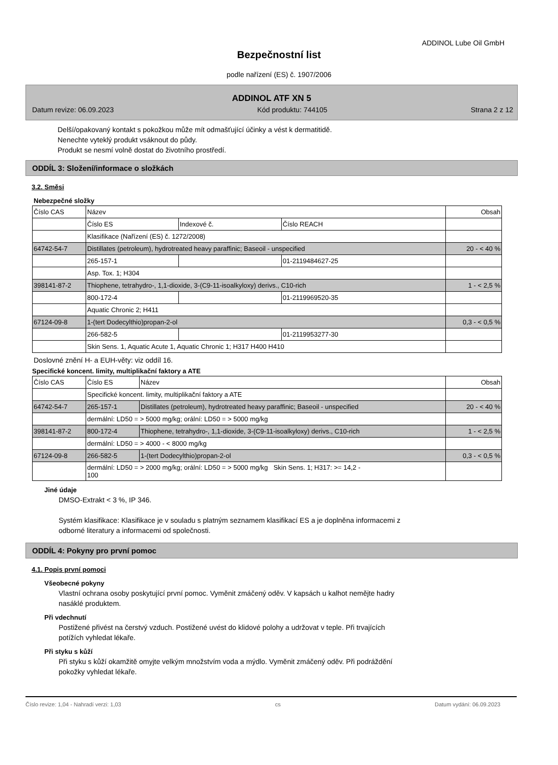ADDINOL Lube Oil GmbH
Bezpečnostní list
podle nařízení (ES) č. 1907/2006
ADDINOL ATF XN 5
Datum revize: 06.09.2023 Kód produktu: 744105 Strana 2 z 12
Delší/opakovaný kontakt s pokožkou může mít odmašťující účinky a vést k dermatitidě.
Nenechte vyteklý produkt vsáknout do půdy.
Produkt se nesmí volně dostat do životního prostředí.
ODDÍL 3: Složení/informace o složkách
3.2. Směsi
Nebezpečné složky
| Číslo CAS | Název | | | Obsah |
| | Číslo ES | Indexové č. | Číslo REACH | |
| | Klasifikace (Nařízení (ES) č. 1272/2008) | | | |
| 64742-54-7 | Distillates (petroleum), hydrotreated heavy paraffinic; Baseoil - unspecified | | | 20 - < 40 % |
| | 265-157-1 | | 01-2119484627-25 | |
| | Asp. Tox. 1; H304 | | | |
| 398141-87-2 | Thiophene, tetrahydro-, 1,1-dioxide, 3-(C9-11-isoalkyloxy) derivs., C10-rich | | | 1 - < 2,5 % |
| | 800-172-4 | | 01-2119969520-35 | |
| | Aquatic Chronic 2; H411 | | | |
| 67124-09-8 | 1-(tert Dodecylthio)propan-2-ol | | | 0,3 - < 0,5 % |
| | 266-582-5 | | 01-2119953277-30 | |
| | Skin Sens. 1, Aquatic Acute 1, Aquatic Chronic 1; H317 H400 H410 | | | |
Doslovné znění H- a EUH-věty: viz oddíl 16.
Specifické koncent. limity, multiplikační faktory a ATE
| Číslo CAS | Číslo ES | Název | Obsah |
| | Specifické koncent. limity, multiplikační faktory a ATE | | |
| 64742-54-7 | 265-157-1 | Distillates (petroleum), hydrotreated heavy paraffinic; Baseoil - unspecified | 20 - < 40 % |
| | dermální: LD50 = > 5000 mg/kg; orální: LD50 = > 5000 mg/kg | | |
| 398141-87-2 | 800-172-4 | Thiophene, tetrahydro-, 1,1-dioxide, 3-(C9-11-isoalkyloxy) derivs., C10-rich | 1 - < 2,5 % |
| | dermální: LD50 = > 4000 - < 8000 mg/kg | | |
| 67124-09-8 | 266-582-5 | 1-(tert Dodecylthio)propan-2-ol | 0,3 - < 0,5 % |
| | dermální: LD50 = > 2000 mg/kg; orální: LD50 = > 5000 mg/kg Skin Sens. 1; H317: >= 14,2 - 100 | | |
Jiné údaje
DMSO-Extrakt < 3 %, IP 346.
Systém klasifikace: Klasifikace je v souladu s platným seznamem klasifikací ES a je doplněna informacemi z
odborné literatury a informacemi od společnosti.
ODDÍL 4: Pokyny pro první pomoc
4.1. Popis první pomoci
Všeobecné pokyny
Vlastní ochrana osoby poskytující první pomoc. Vyměnit zmáčený oděv. V kapsách u kalhot nemějte hadry
nasáklé produktem.
Při vdechnutí
Postižené přivést na čerstvý vzduch. Postižené uvést do klidové polohy a udržovat v teple. Při trvajících
potížích vyhledat lékaře.
Při styku s kůží
Při styku s kůží okamžitě omyjte velkým množstvím voda a mýdlo. Vyměnit zmáčený oděv. Při podráždění
pokožky vyhledat lékaře.
Číslo revize: 1,04 - Nahradí verzi: 1,03 cs Datum vydání: 06.09.2023